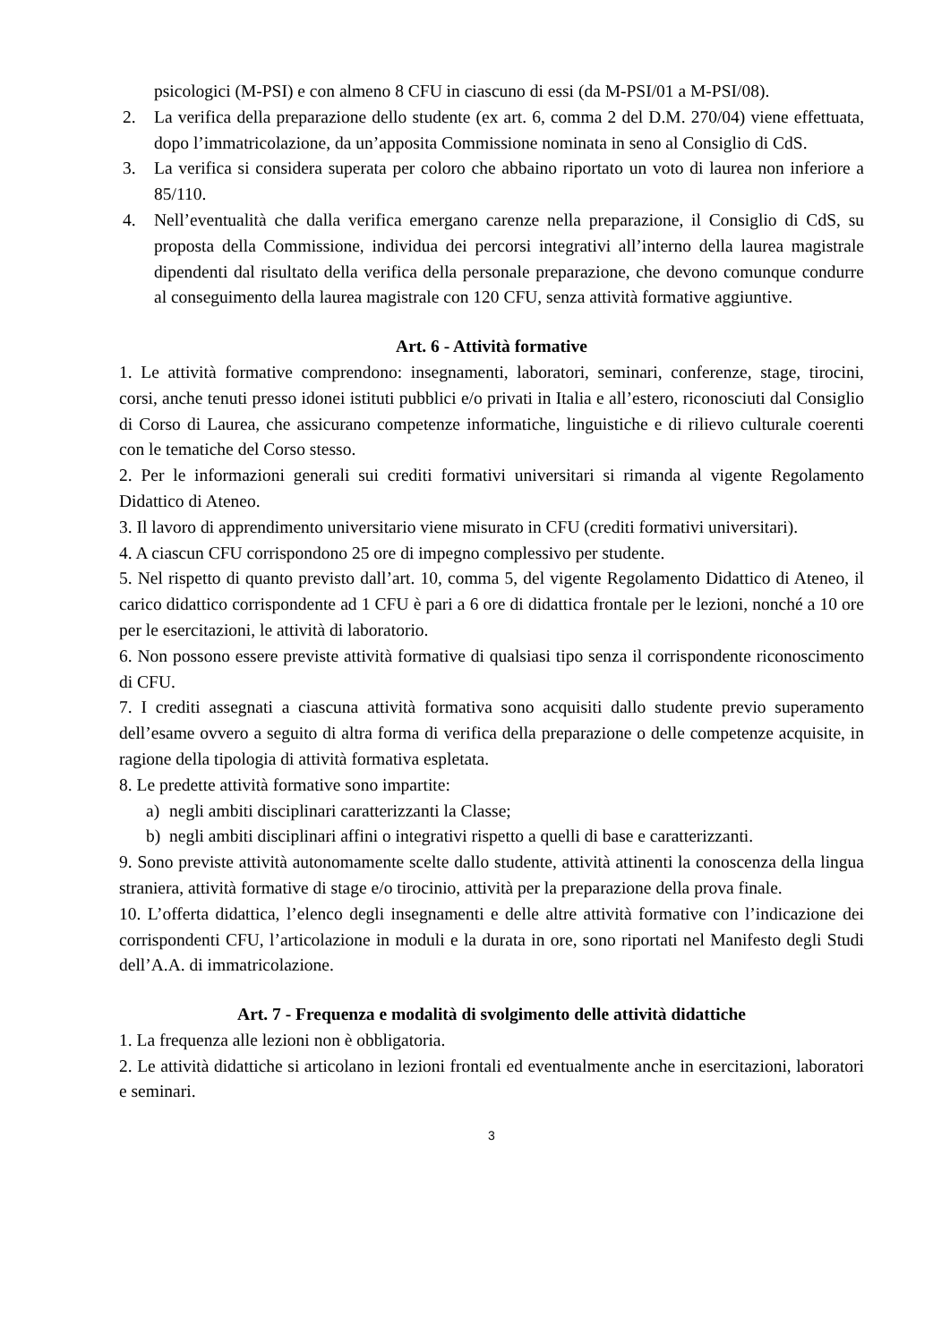psicologici (M-PSI) e con almeno 8 CFU in ciascuno di essi (da M-PSI/01 a M-PSI/08).
2. La verifica della preparazione dello studente (ex art. 6, comma 2 del D.M. 270/04) viene effettuata, dopo l’immatricolazione, da un’apposita Commissione nominata in seno al Consiglio di CdS.
3. La verifica si considera superata per coloro che abbaino riportato un voto di laurea non inferiore a 85/110.
4. Nell’eventualità che dalla verifica emergano carenze nella preparazione, il Consiglio di CdS, su proposta della Commissione, individua dei percorsi integrativi all’interno della laurea magistrale dipendenti dal risultato della verifica della personale preparazione, che devono comunque condurre al conseguimento della laurea magistrale con 120 CFU, senza attività formative aggiuntive.
Art. 6 - Attività formative
1. Le attività formative comprendono: insegnamenti, laboratori, seminari, conferenze, stage, tirocini, corsi, anche tenuti presso idonei istituti pubblici e/o privati in Italia e all’estero, riconosciuti dal Consiglio di Corso di Laurea, che assicurano competenze informatiche, linguistiche e di rilievo culturale coerenti con le tematiche del Corso stesso.
2. Per le informazioni generali sui crediti formativi universitari si rimanda al vigente Regolamento Didattico di Ateneo.
3. Il lavoro di apprendimento universitario viene misurato in CFU (crediti formativi universitari).
4. A ciascun CFU corrispondono 25 ore di impegno complessivo per studente.
5. Nel rispetto di quanto previsto dall’art. 10, comma 5, del vigente Regolamento Didattico di Ateneo, il carico didattico corrispondente ad 1 CFU è pari a 6 ore di didattica frontale per le lezioni, nonché a 10 ore per le esercitazioni, le attività di laboratorio.
6. Non possono essere previste attività formative di qualsiasi tipo senza il corrispondente riconoscimento di CFU.
7. I crediti assegnati a ciascuna attività formativa sono acquisiti dallo studente previo superamento dell’esame ovvero a seguito di altra forma di verifica della preparazione o delle competenze acquisite, in ragione della tipologia di attività formativa espletata.
8. Le predette attività formative sono impartite:
a) negli ambiti disciplinari caratterizzanti la Classe;
b) negli ambiti disciplinari affini o integrativi rispetto a quelli di base e caratterizzanti.
9. Sono previste attività autonomamente scelte dallo studente, attività attinenti la conoscenza della lingua straniera, attività formative di stage e/o tirocinio, attività per la preparazione della prova finale.
10. L’offerta didattica, l’elenco degli insegnamenti e delle altre attività formative con l’indicazione dei corrispondenti CFU, l’articolazione in moduli e la durata in ore, sono riportati nel Manifesto degli Studi dell’A.A. di immatricolazione.
Art. 7 - Frequenza e modalità di svolgimento delle attività didattiche
1. La frequenza alle lezioni non è obbligatoria.
2. Le attività didattiche si articolano in lezioni frontali ed eventualmente anche in esercitazioni, laboratori e seminari.
3